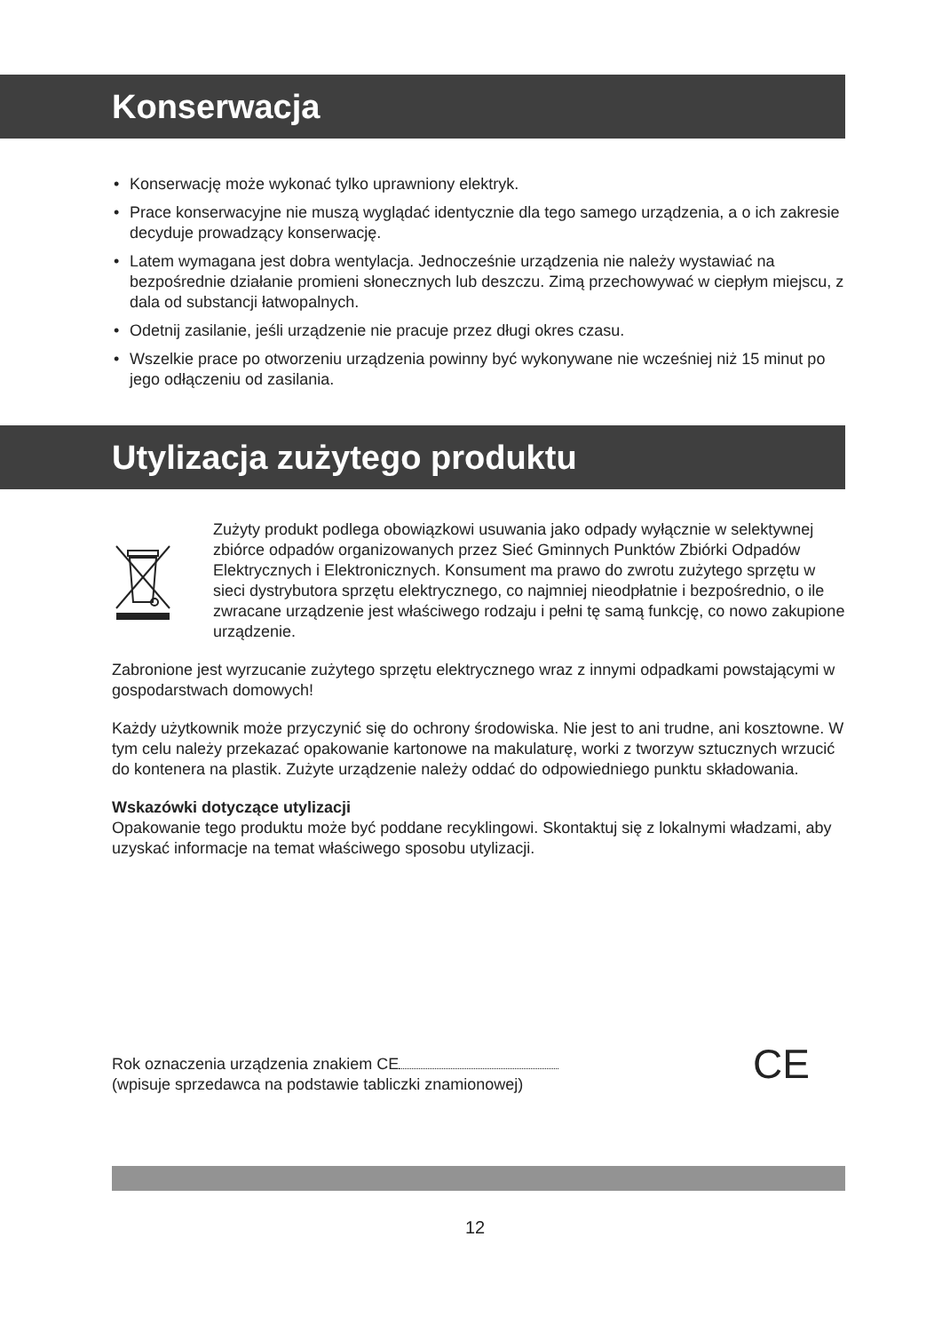Konserwacja
• Konserwację może wykonać tylko uprawniony elektryk.
• Prace konserwacyjne nie muszą wyglądać identycznie dla tego samego urządzenia, a o ich zakresie decyduje prowadzący konserwację.
• Latem wymagana jest dobra wentylacja. Jednocześnie urządzenia nie należy wystawiać na bezpośrednie działanie promieni słonecznych lub deszczu. Zimą przechowywać w ciepłym miejscu, z dala od substancji łatwopalnych.
• Odetnij zasilanie, jeśli urządzenie nie pracuje przez długi okres czasu.
• Wszelkie prace po otworzeniu urządzenia powinny być wykonywane nie wcześniej niż 15 minut po jego odłączeniu od zasilania.
Utylizacja zużytego produktu
Zużyty produkt podlega obowiązkowi usuwania jako odpady wyłącznie w selektywnej zbiórce odpadów organizowanych przez Sieć Gminnych Punktów Zbiórki Odpadów Elektrycznych i Elektronicznych. Konsument ma prawo do zwrotu zużytego sprzętu w sieci dystrybutora sprzętu elektrycznego, co najmniej nieodpłatnie i bezpośrednio, o ile zwracane urządzenie jest właściwego rodzaju i pełni tę samą funkcję, co nowo zakupione urządzenie.
Zabronione jest wyrzucanie zużytego sprzętu elektrycznego wraz z innymi odpadkami powstającymi w gospodarstwach domowych!
Każdy użytkownik może przyczynić się do ochrony środowiska. Nie jest to ani trudne, ani kosztowne. W tym celu należy przekazać opakowanie kartonowe na makulaturę, worki z tworzyw sztucznych wrzucić do kontenera na plastik. Zużyte urządzenie należy oddać do odpowiedniego punktu składowania.
Wskazówki dotyczące utylizacji
Opakowanie tego produktu może być poddane recyklingowi. Skontaktuj się z lokalnymi władzami, aby uzyskać informacje na temat właściwego sposobu utylizacji.
Rok oznaczenia urządzenia znakiem CE
(wpisuje sprzedawca na podstawie tabliczki znamionowej)
CE
12